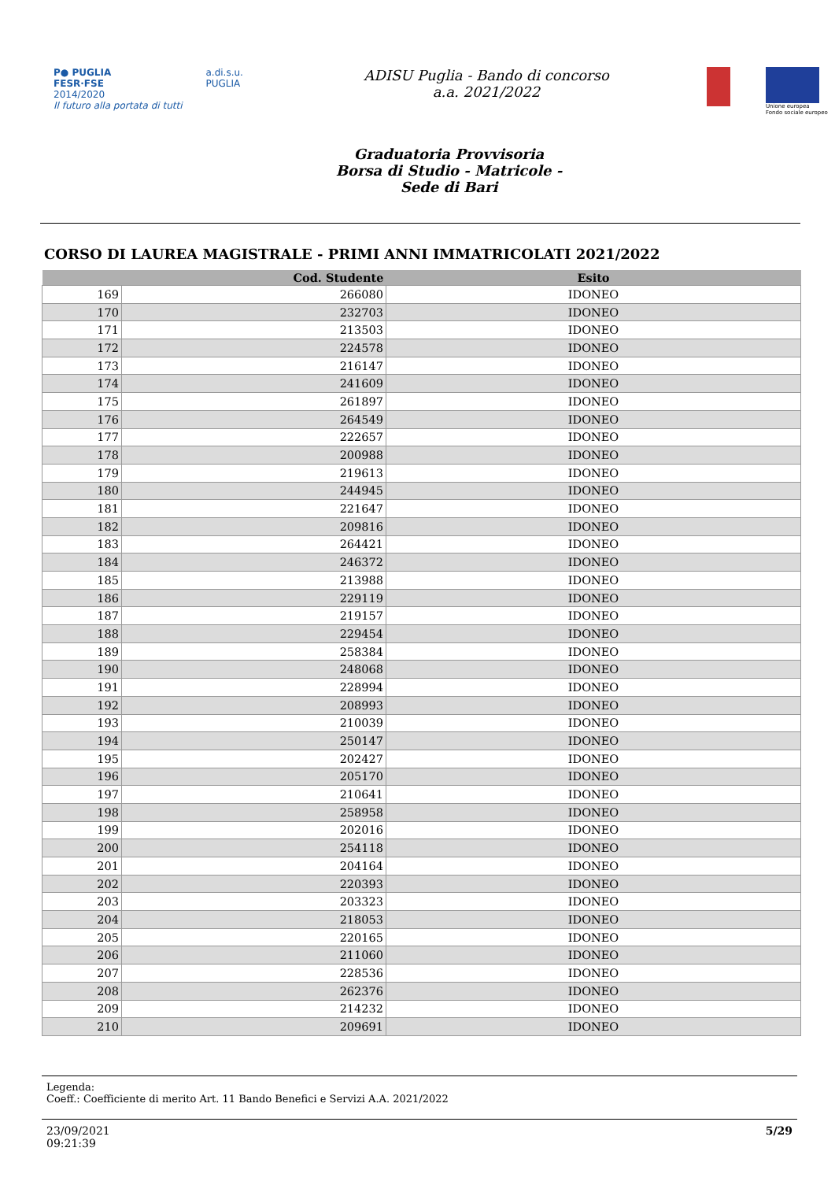P● PUGLIA
FESR·FSE
2014/2020
Il futuro alla portata di tutti
a.di.s.u.
PUGLIA
ADISU Puglia - Bando di concorso a.a. 2021/2022
Unione europea
Fondo sociale europeo
Graduatoria Provvisoria
Borsa di Studio - Matricole -
Sede di Bari
CORSO DI LAUREA MAGISTRALE - PRIMI ANNI IMMATRICOLATI 2021/2022
| | Cod. Studente | Esito |
| --- | --- | --- |
| 169 | 266080 | IDONEO |
| 170 | 232703 | IDONEO |
| 171 | 213503 | IDONEO |
| 172 | 224578 | IDONEO |
| 173 | 216147 | IDONEO |
| 174 | 241609 | IDONEO |
| 175 | 261897 | IDONEO |
| 176 | 264549 | IDONEO |
| 177 | 222657 | IDONEO |
| 178 | 200988 | IDONEO |
| 179 | 219613 | IDONEO |
| 180 | 244945 | IDONEO |
| 181 | 221647 | IDONEO |
| 182 | 209816 | IDONEO |
| 183 | 264421 | IDONEO |
| 184 | 246372 | IDONEO |
| 185 | 213988 | IDONEO |
| 186 | 229119 | IDONEO |
| 187 | 219157 | IDONEO |
| 188 | 229454 | IDONEO |
| 189 | 258384 | IDONEO |
| 190 | 248068 | IDONEO |
| 191 | 228994 | IDONEO |
| 192 | 208993 | IDONEO |
| 193 | 210039 | IDONEO |
| 194 | 250147 | IDONEO |
| 195 | 202427 | IDONEO |
| 196 | 205170 | IDONEO |
| 197 | 210641 | IDONEO |
| 198 | 258958 | IDONEO |
| 199 | 202016 | IDONEO |
| 200 | 254118 | IDONEO |
| 201 | 204164 | IDONEO |
| 202 | 220393 | IDONEO |
| 203 | 203323 | IDONEO |
| 204 | 218053 | IDONEO |
| 205 | 220165 | IDONEO |
| 206 | 211060 | IDONEO |
| 207 | 228536 | IDONEO |
| 208 | 262376 | IDONEO |
| 209 | 214232 | IDONEO |
| 210 | 209691 | IDONEO |
Legenda:
Coeff.: Coefficiente di merito Art. 11 Bando Benefici e Servizi A.A. 2021/2022
23/09/2021
09:21:39
5/29